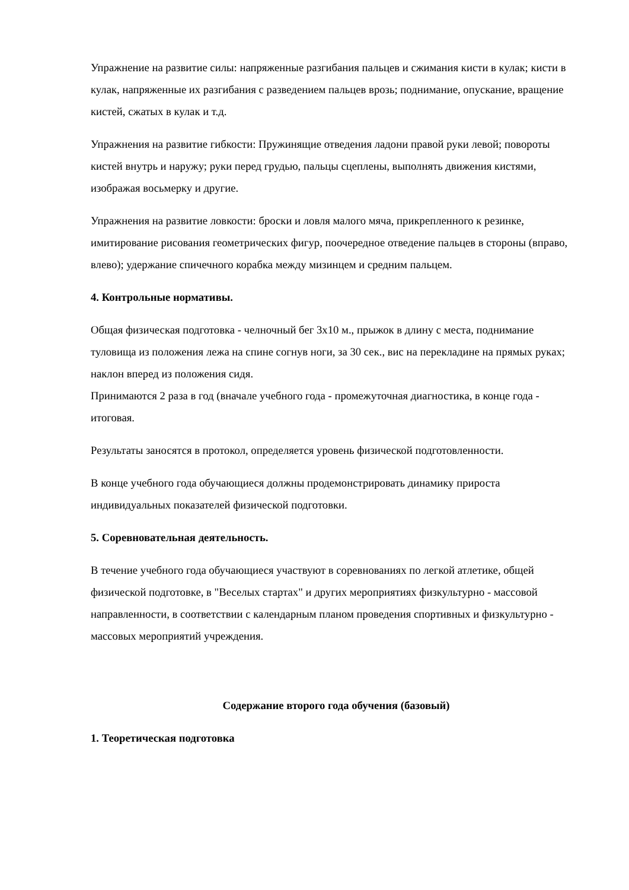Упражнение на развитие силы: напряженные разгибания пальцев и сжимания кисти в кулак; кисти в кулак, напряженные их разгибания с разведением пальцев врозь; поднимание, опускание, вращение кистей, сжатых в кулак и т.д.
Упражнения на развитие гибкости: Пружинящие отведения ладони правой руки левой; повороты кистей внутрь и наружу; руки перед грудью, пальцы сцеплены, выполнять движения кистями, изображая восьмерку и другие.
Упражнения на развитие ловкости: броски и ловля малого мяча, прикрепленного к резинке, имитирование рисования геометрических фигур, поочередное отведение пальцев в стороны (вправо, влево); удержание спичечного корабка между мизинцем и средним пальцем.
4. Контрольные нормативы.
Общая физическая подготовка - челночный бег 3х10 м., прыжок в длину с места, поднимание туловища из положения лежа на спине согнув ноги, за 30 сек., вис на перекладине на прямых руках; наклон вперед из положения сидя.
Принимаются 2 раза в год (вначале учебного года - промежуточная диагностика, в конце года - итоговая.
Результаты заносятся в протокол, определяется уровень физической подготовленности.
В конце учебного года обучающиеся должны продемонстрировать динамику прироста индивидуальных показателей физической подготовки.
5. Соревновательная деятельность.
В течение учебного года обучающиеся участвуют в соревнованиях по легкой атлетике, общей физической подготовке, в "Веселых стартах" и других мероприятиях физкультурно - массовой направленности, в соответствии с календарным планом проведения спортивных и физкультурно - массовых мероприятий учреждения.
Содержание второго года обучения (базовый)
1. Теоретическая подготовка